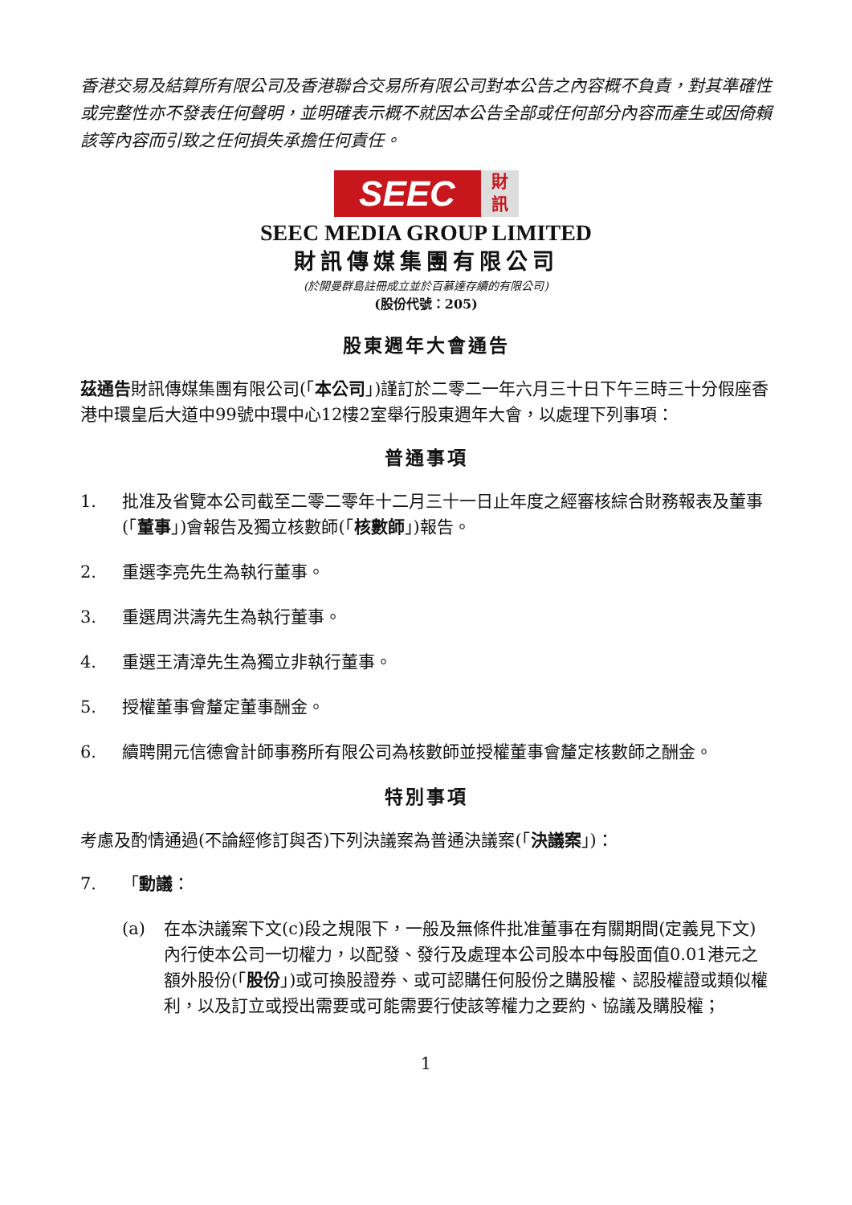香港交易及結算所有限公司及香港聯合交易所有限公司對本公告之內容概不負責，對其準確性或完整性亦不發表任何聲明，並明確表示概不就因本公告全部或任何部分內容而產生或因倚賴該等內容而引致之任何損失承擔任何責任。
SEEC
財
訊
SEEC MEDIA GROUP LIMITED
財訊傳媒集團有限公司
(於開曼群島註冊成立並於百慕達存續的有限公司)
(股份代號：205)
股東週年大會通告
茲通告財訊傳媒集團有限公司(「本公司」)謹訂於二零二一年六月三十日下午三時三十分假座香港中環皇后大道中99號中環中心12樓2室舉行股東週年大會，以處理下列事項：
普通事項
1. 批准及省覽本公司截至二零二零年十二月三十一日止年度之經審核綜合財務報表及董事(「董事」)會報告及獨立核數師(「核數師」)報告。
2. 重選李亮先生為執行董事。
3. 重選周洪濤先生為執行董事。
4. 重選王清漳先生為獨立非執行董事。
5. 授權董事會釐定董事酬金。
6. 續聘開元信德會計師事務所有限公司為核數師並授權董事會釐定核數師之酬金。
特別事項
考慮及酌情通過(不論經修訂與否)下列決議案為普通決議案(「決議案」)：
7. 「動議：
(a) 在本決議案下文(c)段之規限下，一般及無條件批准董事在有關期間(定義見下文)內行使本公司一切權力，以配發、發行及處理本公司股本中每股面值0.01港元之額外股份(「股份」)或可換股證券、或可認購任何股份之購股權、認股權證或類似權利，以及訂立或授出需要或可能需要行使該等權力之要約、協議及購股權；
1